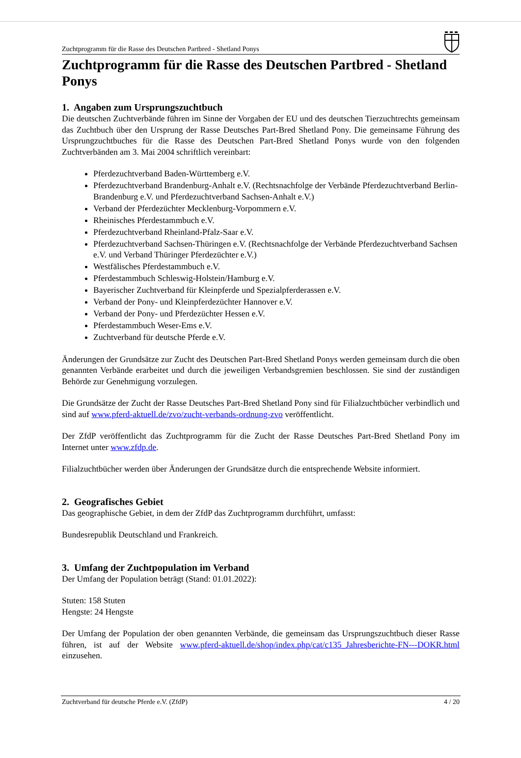Zuchtprogramm für die Rasse des Deutschen Partbred - Shetland Ponys
Zuchtprogramm für die Rasse des Deutschen Partbred - Shetland Ponys
1. Angaben zum Ursprungszuchtbuch
Die deutschen Zuchtverbände führen im Sinne der Vorgaben der EU und des deutschen Tierzuchtrechts gemeinsam das Zuchtbuch über den Ursprung der Rasse Deutsches Part-Bred Shetland Pony. Die gemeinsame Führung des Ursprungzuchtbuches für die Rasse des Deutschen Part-Bred Shetland Ponys wurde von den folgenden Zuchtverbänden am 3. Mai 2004 schriftlich vereinbart:
Pferdezuchtverband Baden-Württemberg e.V.
Pferdezuchtverband Brandenburg-Anhalt e.V. (Rechtsnachfolge der Verbände Pferdezuchtverband Berlin-Brandenburg e.V. und Pferdezuchtverband Sachsen-Anhalt e.V.)
Verband der Pferdezüchter Mecklenburg-Vorpommern e.V.
Rheinisches Pferdestammbuch e.V.
Pferdezuchtverband Rheinland-Pfalz-Saar e.V.
Pferdezuchtverband Sachsen-Thüringen e.V. (Rechtsnachfolge der Verbände Pferdezuchtverband Sachsen e.V. und Verband Thüringer Pferdezüchter e.V.)
Westfälisches Pferdestammbuch e.V.
Pferdestammbuch Schleswig-Holstein/Hamburg e.V.
Bayerischer Zuchtverband für Kleinpferde und Spezialpferderassen e.V.
Verband der Pony- und Kleinpferdezüchter Hannover e.V.
Verband der Pony- und Pferdezüchter Hessen e.V.
Pferdestammbuch Weser-Ems e.V.
Zuchtverband für deutsche Pferde e.V.
Änderungen der Grundsätze zur Zucht des Deutschen Part-Bred Shetland Ponys werden gemeinsam durch die oben genannten Verbände erarbeitet und durch die jeweiligen Verbandsgremien beschlossen. Sie sind der zuständigen Behörde zur Genehmigung vorzulegen.
Die Grundsätze der Zucht der Rasse Deutsches Part-Bred Shetland Pony sind für Filialzuchtbücher verbindlich und sind auf www.pferd-aktuell.de/zvo/zucht-verbands-ordnung-zvo veröffentlicht.
Der ZfdP veröffentlicht das Zuchtprogramm für die Zucht der Rasse Deutsches Part-Bred Shetland Pony im Internet unter www.zfdp.de.
Filialzuchtbücher werden über Änderungen der Grundsätze durch die entsprechende Website informiert.
2. Geografisches Gebiet
Das geographische Gebiet, in dem der ZfdP das Zuchtprogramm durchführt, umfasst:
Bundesrepublik Deutschland und Frankreich.
3. Umfang der Zuchtpopulation im Verband
Der Umfang der Population beträgt (Stand: 01.01.2022):
Stuten: 158 Stuten
Hengste: 24 Hengste
Der Umfang der Population der oben genannten Verbände, die gemeinsam das Ursprungszuchtbuch dieser Rasse führen, ist auf der Website www.pferd-aktuell.de/shop/index.php/cat/c135_Jahresberichte-FN---DOKR.html einzusehen.
Zuchtverband für deutsche Pferde e.V. (ZfdP) 4 / 20